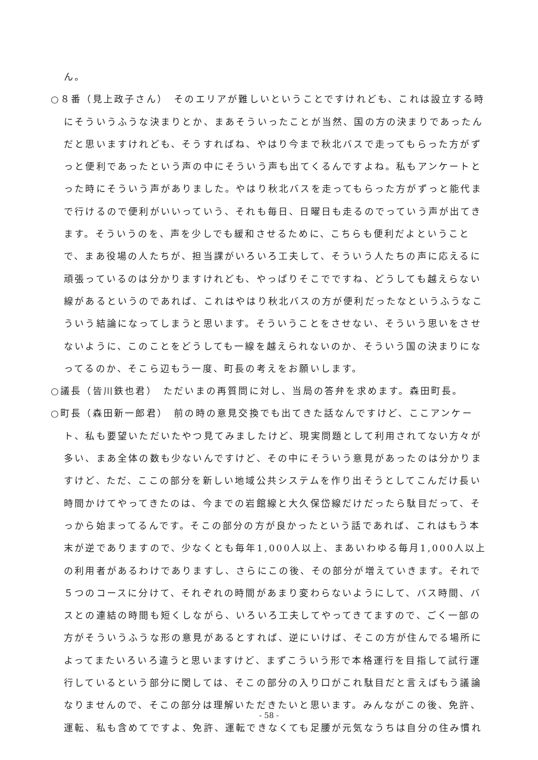ん。
○８番（見上政子さん）　そのエリアが難しいということですけれども、これは設立する時にそういうふうな決まりとか、まあそういったことが当然、国の方の決まりであったんだと思いますけれども、そうすればね、やはり今まで秋北バスで走ってもらった方がずっと便利であったという声の中にそういう声も出てくるんですよね。私もアンケートとった時にそういう声がありました。やはり秋北バスを走ってもらった方がずっと能代まで行けるので便利がいいっていう、それも毎日、日曜日も走るのでっていう声が出てきます。そういうのを、声を少しでも緩和させるために、こちらも便利だよということで、まあ役場の人たちが、担当課がいろいろ工夫して、そういう人たちの声に応えるに頑張っているのは分かりますけれども、やっぱりそこでですね、どうしても越えらない線があるというのであれば、これはやはり秋北バスの方が便利だったなというふうなこういう結論になってしまうと思います。そういうことをさせない、そういう思いをさせないように、このことをどうしても一線を越えられないのか、そういう国の決まりになってるのか、そこら辺もう一度、町長の考えをお願いします。
○議長（皆川鉄也君）　ただいまの再質問に対し、当局の答弁を求めます。森田町長。
○町長（森田新一郎君）　前の時の意見交換でも出てきた話なんですけど、ここアンケート、私も要望いただいたやつ見てみましたけど、現実問題として利用されてない方々が多い、まあ全体の数も少ないんですけど、その中にそういう意見があったのは分かりますけど、ただ、ここの部分を新しい地域公共システムを作り出そうとしてこんだけ長い時間かけてやってきたのは、今までの岩館線と大久保岱線だけだったら駄目だって、そっから始まってるんです。そこの部分の方が良かったという話であれば、これはもう本末が逆でありますので、少なくとも毎年1,000人以上、まあいわゆる毎月1,000人以上の利用者があるわけでありますし、さらにこの後、その部分が増えていきます。それで５つのコースに分けて、それぞれの時間があまり変わらないようにして、バス時間、バスとの連結の時間も短くしながら、いろいろ工夫してやってきてますので、ごく一部の方がそういうふうな形の意見があるとすれば、逆にいけば、そこの方が住んでる場所によってまたいろいろ違うと思いますけど、まずこういう形で本格運行を目指して試行運行しているという部分に関しては、そこの部分の入り口がこれ駄目だと言えばもう議論なりませんので、そこの部分は理解いただきたいと思います。みんながこの後、免許、運転、私も含めてですよ、免許、運転できなくても足腰が元気なうちは自分の住み慣れ
- 58 -